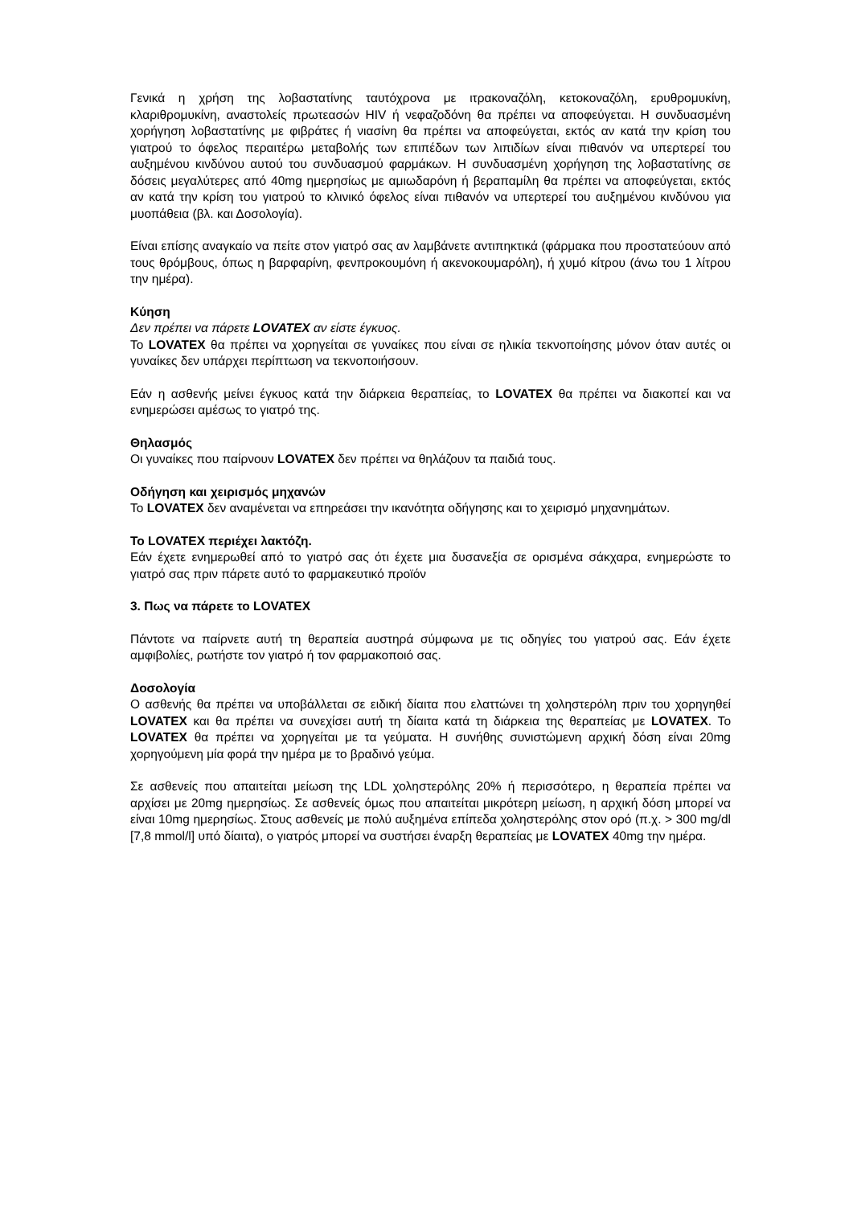Γενικά η χρήση της λοβαστατίνης ταυτόχρονα με ιτρακοναζόλη, κετοκοναζόλη, ερυθρομυκίνη, κλαριθρομυκίνη, αναστολείς πρωτεασών HIV ή νεφαζοδόνη θα πρέπει να αποφεύγεται. Η συνδυασμένη χορήγηση λοβαστατίνης με φιβράτες ή νιασίνη θα πρέπει να αποφεύγεται, εκτός αν κατά την κρίση του γιατρού το όφελος περαιτέρω μεταβολής των επιπέδων των λιπιδίων είναι πιθανόν να υπερτερεί του αυξημένου κινδύνου αυτού του συνδυασμού φαρμάκων. Η συνδυασμένη χορήγηση της λοβαστατίνης σε δόσεις μεγαλύτερες από 40mg ημερησίως με αμιωδαρόνη ή βεραπαμίλη θα πρέπει να αποφεύγεται, εκτός αν κατά την κρίση του γιατρού το κλινικό όφελος είναι πιθανόν να υπερτερεί του αυξημένου κινδύνου για μυοπάθεια (βλ. και Δοσολογία).
Είναι επίσης αναγκαίο να πείτε στον γιατρό σας αν λαμβάνετε αντιπηκτικά (φάρμακα που προστατεύουν από τους θρόμβους, όπως η βαρφαρίνη, φενπροκουμόνη ή ακενοκουμαρόλη), ή χυμό κίτρου (άνω του 1 λίτρου την ημέρα).
Κύηση
Δεν πρέπει να πάρετε LOVATEX αν είστε έγκυος.
Το LOVATEX θα πρέπει να χορηγείται σε γυναίκες που είναι σε ηλικία τεκνοποίησης μόνον όταν αυτές οι γυναίκες δεν υπάρχει περίπτωση να τεκνοποιήσουν.
Εάν η ασθενής μείνει έγκυος κατά την διάρκεια θεραπείας, το LOVATEX θα πρέπει να διακοπεί και να ενημερώσει αμέσως το γιατρό της.
Θηλασμός
Οι γυναίκες που παίρνουν LOVATEX δεν πρέπει να θηλάζουν τα παιδιά τους.
Οδήγηση και χειρισμός μηχανών
Το LOVATEX δεν αναμένεται να επηρεάσει την ικανότητα οδήγησης και το χειρισμό μηχανημάτων.
Το LOVATEX περιέχει λακτόζη.
Εάν έχετε ενημερωθεί από το γιατρό σας ότι έχετε μια δυσανεξία σε ορισμένα σάκχαρα, ενημερώστε το γιατρό σας πριν πάρετε αυτό το φαρμακευτικό προϊόν
3. Πως να πάρετε το LOVATEX
Πάντοτε να παίρνετε αυτή τη θεραπεία αυστηρά σύμφωνα με τις οδηγίες του γιατρού σας. Εάν έχετε αμφιβολίες, ρωτήστε τον γιατρό ή τον φαρμακοποιό σας.
Δοσολογία
Ο ασθενής θα πρέπει να υποβάλλεται σε ειδική δίαιτα που ελαττώνει τη χοληστερόλη πριν του χορηγηθεί LOVATEX και θα πρέπει να συνεχίσει αυτή τη δίαιτα κατά τη διάρκεια της θεραπείας με LOVATEX. Το LOVATEX θα πρέπει να χορηγείται με τα γεύματα. Η συνήθης συνιστώμενη αρχική δόση είναι 20mg χορηγούμενη μία φορά την ημέρα με το βραδινό γεύμα.
Σε ασθενείς που απαιτείται μείωση της LDL χοληστερόλης 20% ή περισσότερο, η θεραπεία πρέπει να αρχίσει με 20mg ημερησίως. Σε ασθενείς όμως που απαιτείται μικρότερη μείωση, η αρχική δόση μπορεί να είναι 10mg ημερησίως. Στους ασθενείς με πολύ αυξημένα επίπεδα χοληστερόλης στον ορό (π.χ. > 300 mg/dl [7,8 mmol/l] υπό δίαιτα), ο γιατρός μπορεί να συστήσει έναρξη θεραπείας με LOVATEX 40mg την ημέρα.